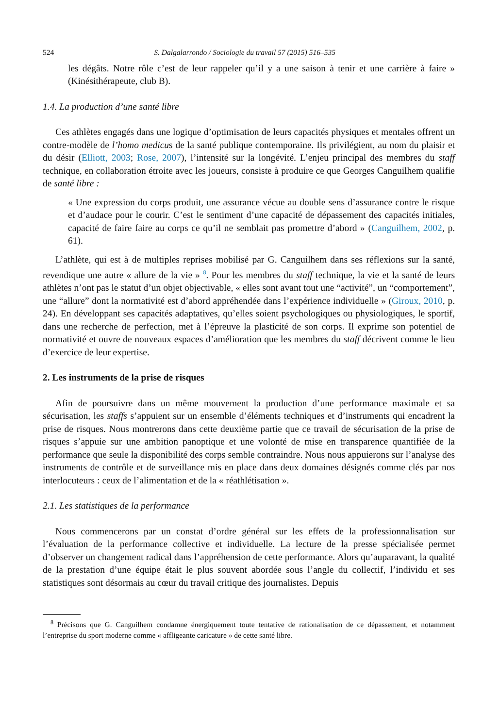524 S. Dalgalarrondo / Sociologie du travail 57 (2015) 516–535
les dégâts. Notre rôle c’est de leur rappeler qu’il y a une saison à tenir et une carrière à faire » (Kinésithérapeute, club B).
1.4. La production d’une santé libre
Ces athlètes engagés dans une logique d’optimisation de leurs capacités physiques et mentales offrent un contre-modèle de l’homo medicus de la santé publique contemporaine. Ils privilégient, au nom du plaisir et du désir (Elliott, 2003; Rose, 2007), l’intensité sur la longévité. L’enjeu principal des membres du staff technique, en collaboration étroite avec les joueurs, consiste à produire ce que Georges Canguilhem qualifie de santé libre :
« Une expression du corps produit, une assurance vécue au double sens d’assurance contre le risque et d’audace pour le courir. C’est le sentiment d’une capacité de dépassement des capacités initiales, capacité de faire faire au corps ce qu’il ne semblait pas promettre d’abord » (Canguilhem, 2002, p. 61).
L’athlète, qui est à de multiples reprises mobilisé par G. Canguilhem dans ses réflexions sur la santé, revendique une autre « allure de la vie » <sup>8</sup>. Pour les membres du staff technique, la vie et la santé de leurs athlètes n’ont pas le statut d’un objet objectivable, « elles sont avant tout une “activité”, un “comportement”, une “allure” dont la normativité est d’abord appréhendée dans l’expérience individuelle » (Giroux, 2010, p. 24). En développant ses capacités adaptatives, qu’elles soient psychologiques ou physiologiques, le sportif, dans une recherche de perfection, met à l’épreuve la plasticité de son corps. Il exprime son potentiel de normativité et ouvre de nouveaux espaces d’amélioration que les membres du staff décrivent comme le lieu d’exercice de leur expertise.
2. Les instruments de la prise de risques
Afin de poursuivre dans un même mouvement la production d’une performance maximale et sa sécurisation, les staffs s’appuient sur un ensemble d’éléments techniques et d’instruments qui encadrent la prise de risques. Nous montrerons dans cette deuxième partie que ce travail de sécurisation de la prise de risques s’appuie sur une ambition panoptique et une volonté de mise en transparence quantifiée de la performance que seule la disponibilité des corps semble contraindre. Nous nous appuierons sur l’analyse des instruments de contrôle et de surveillance mis en place dans deux domaines désignés comme clés par nos interlocuteurs : ceux de l’alimentation et de la « réathlétisation ».
2.1. Les statistiques de la performance
Nous commencerons par un constat d’ordre général sur les effets de la professionnalisation sur l’évaluation de la performance collective et individuelle. La lecture de la presse spécialisée permet d’observer un changement radical dans l’appréhension de cette performance. Alors qu’auparavant, la qualité de la prestation d’une équipe était le plus souvent abordée sous l’angle du collectif, l’individu et ses statistiques sont désormais au cœur du travail critique des journalistes. Depuis
<sup>8</sup> Précisons que G. Canguilhem condamne énergiquement toute tentative de rationalisation de ce dépassement, et notamment l’entreprise du sport moderne comme « affligeante caricature » de cette santé libre.